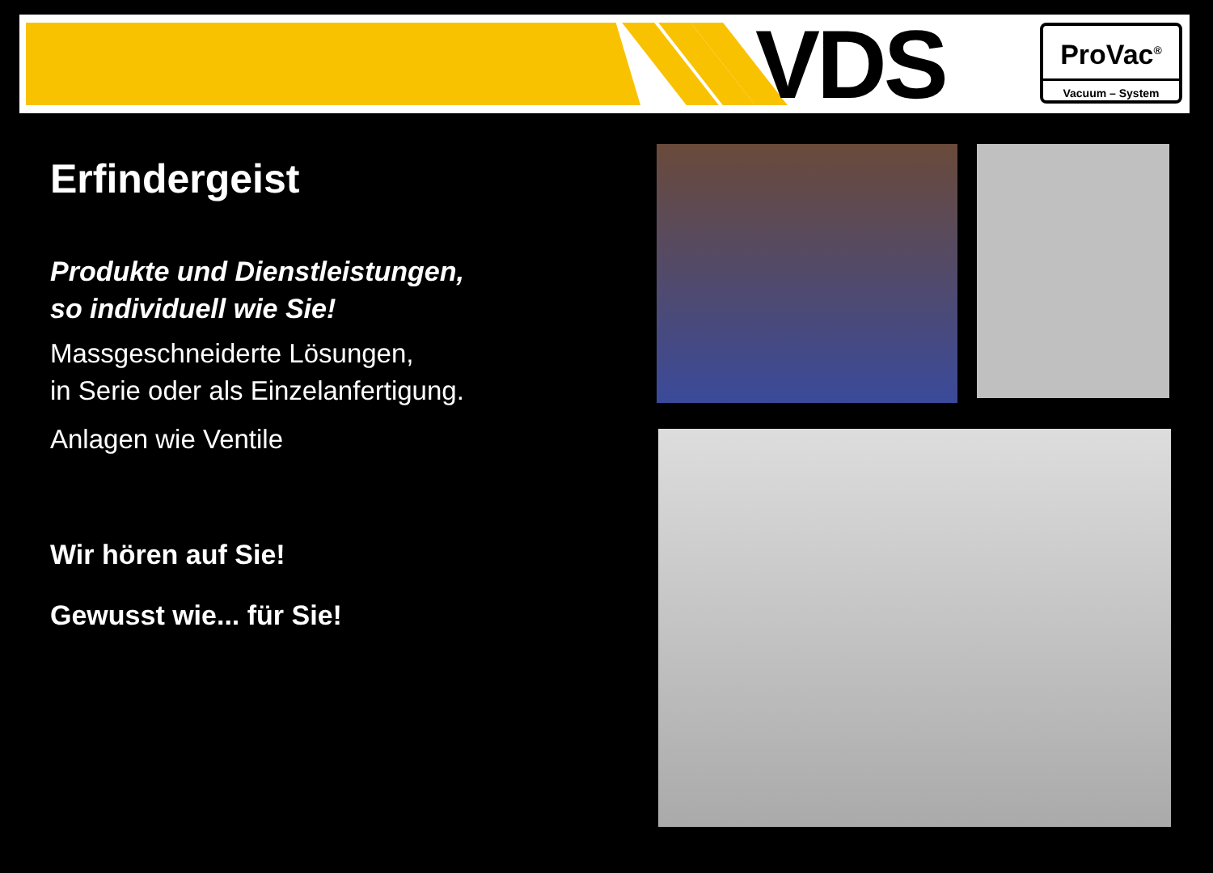VDS
ProVac<sup>®</sup>
Vacuum – System
Erfindergeist
Produkte und Dienstleistungen,
so individuell wie Sie!
Massgeschneiderte Lösungen,
in Serie oder als Einzelanfertigung.
Anlagen wie Ventile
Wir hören auf Sie!
Gewusst wie... für Sie!